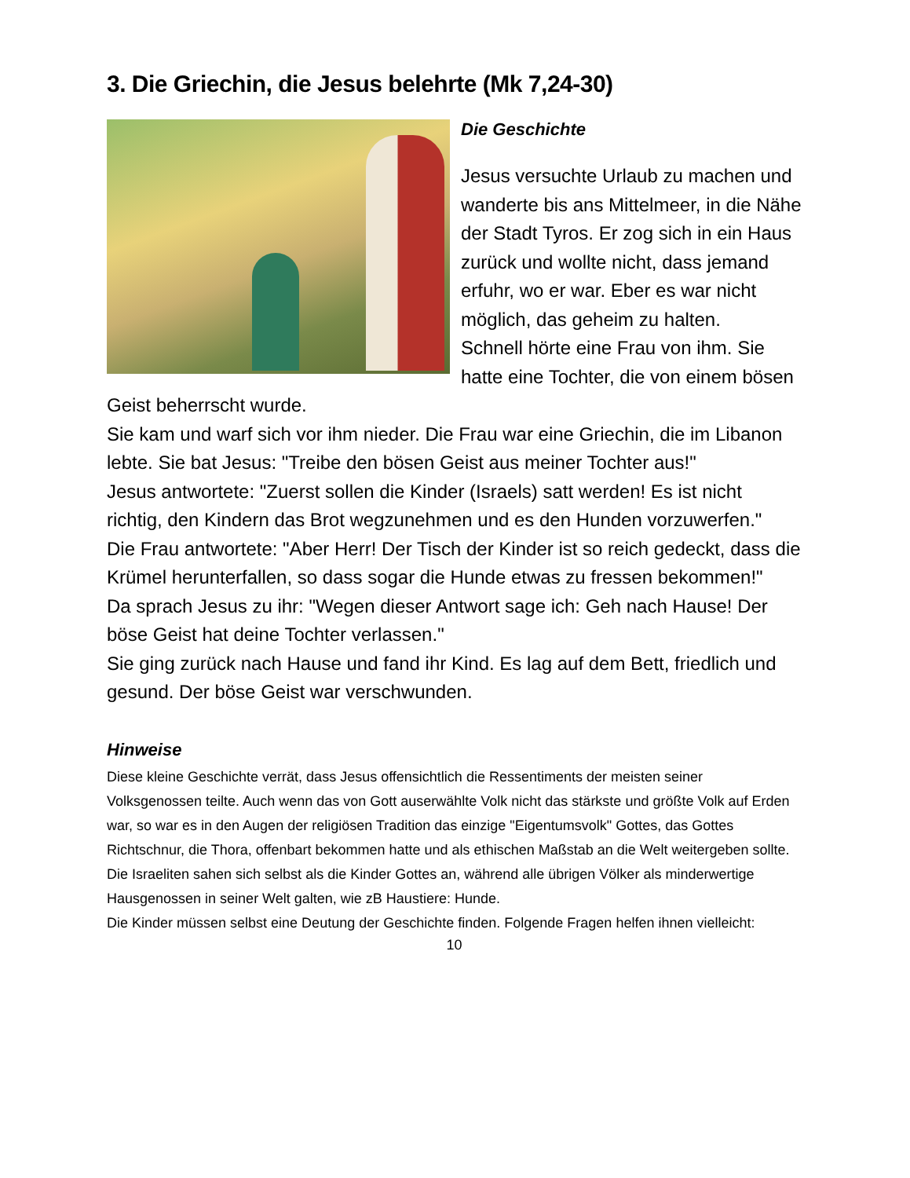3. Die Griechin, die Jesus belehrte (Mk 7,24-30)
Die Geschichte
Jesus versuchte Urlaub zu machen und wanderte bis ans Mittelmeer, in die Nähe der Stadt Tyros. Er zog sich in ein Haus zurück und wollte nicht, dass jemand erfuhr, wo er war. Eber es war nicht möglich, das geheim zu halten.
Schnell hörte eine Frau von ihm. Sie hatte eine Tochter, die von einem bösen Geist beherrscht wurde.
Sie kam und warf sich vor ihm nieder. Die Frau war eine Griechin, die im Libanon lebte. Sie bat Jesus: "Treibe den bösen Geist aus meiner Tochter aus!"
Jesus antwortete: "Zuerst sollen die Kinder (Israels) satt werden! Es ist nicht richtig, den Kindern das Brot wegzunehmen und es den Hunden vorzuwerfen."
Die Frau antwortete: "Aber Herr! Der Tisch der Kinder ist so reich gedeckt, dass die Krümel herunterfallen, so dass sogar die Hunde etwas zu fressen bekommen!"
Da sprach Jesus zu ihr: "Wegen dieser Antwort sage ich: Geh nach Hause! Der böse Geist hat deine Tochter verlassen."
Sie ging zurück nach Hause und fand ihr Kind. Es lag auf dem Bett, friedlich und gesund. Der böse Geist war verschwunden.
Hinweise
Diese kleine Geschichte verrät, dass Jesus offensichtlich die Ressentiments der meisten seiner Volksgenossen teilte. Auch wenn das von Gott auserwählte Volk nicht das stärkste und größte Volk auf Erden war, so war es in den Augen der religiösen Tradition das einzige "Eigentumsvolk" Gottes, das Gottes Richtschnur, die Thora, offenbart bekommen hatte und als ethischen Maßstab an die Welt weitergeben sollte.
Die Israeliten sahen sich selbst als die Kinder Gottes an, während alle übrigen Völker als minderwertige Hausgenossen in seiner Welt galten, wie zB Haustiere: Hunde.
Die Kinder müssen selbst eine Deutung der Geschichte finden. Folgende Fragen helfen ihnen vielleicht:
10